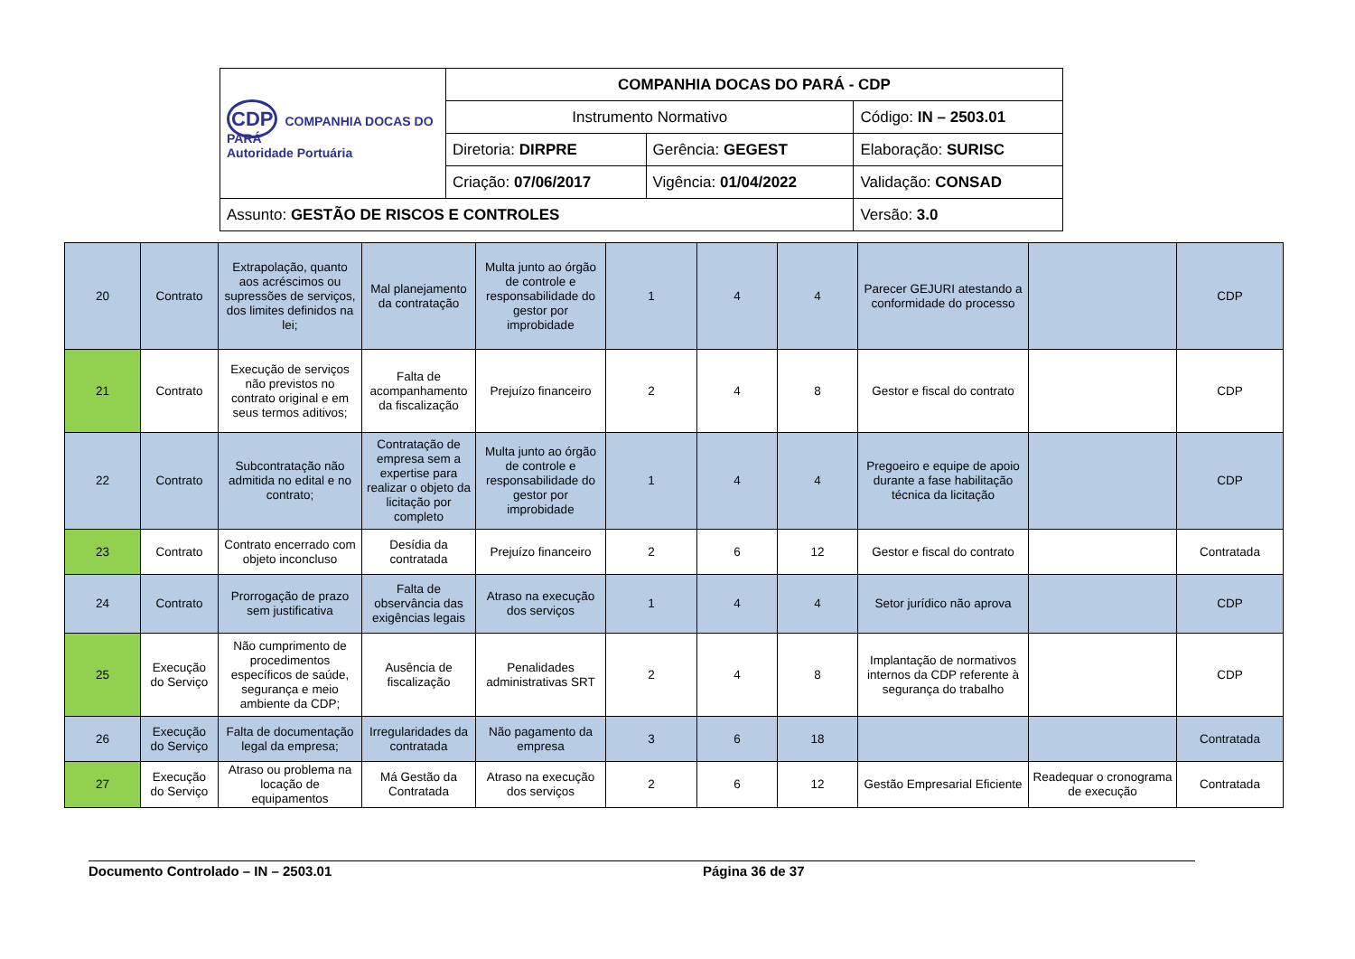| CDP COMPANHIA DOCAS DO PARÁ Autoridade Portuária | COMPANHIA DOCAS DO PARÁ - CDP | | |
| | Instrumento Normativo | | Código: IN – 2503.01 |
| | Diretoria: DIRPRE | Gerência: GEGEST | Elaboração: SURISC |
| | Criação: 07/06/2017 | Vigência: 01/04/2022 | Validação: CONSAD |
| Assunto: GESTÃO DE RISCOS E CONTROLES | | | Versão: 3.0 |
| 20 | Contrato | Extrapolação, quanto aos acréscimos ou supressões de serviços, dos limites definidos na lei; | Mal planejamento da contratação | Multa junto ao órgão de controle e responsabilidade do gestor por improbidade | 1 | 4 | 4 | Parecer GEJURI atestando a conformidade do processo | | CDP |
| 21 | Contrato | Execução de serviços não previstos no contrato original e em seus termos aditivos; | Falta de acompanhamento da fiscalização | Prejuízo financeiro | 2 | 4 | 8 | Gestor e fiscal do contrato | | CDP |
| 22 | Contrato | Subcontratação não admitida no edital e no contrato; | Contratação de empresa sem a expertise para realizar o objeto da licitação por completo | Multa junto ao órgão de controle e responsabilidade do gestor por improbidade | 1 | 4 | 4 | Pregoeiro e equipe de apoio durante a fase habilitação técnica da licitação | | CDP |
| 23 | Contrato | Contrato encerrado com objeto inconcluso | Desídia da contratada | Prejuízo financeiro | 2 | 6 | 12 | Gestor e fiscal do contrato | | Contratada |
| 24 | Contrato | Prorrogação de prazo sem justificativa | Falta de observância das exigências legais | Atraso na execução dos serviços | 1 | 4 | 4 | Setor jurídico não aprova | | CDP |
| 25 | Execução do Serviço | Não cumprimento de procedimentos específicos de saúde, segurança e meio ambiente da CDP; | Ausência de fiscalização | Penalidades administrativas SRT | 2 | 4 | 8 | Implantação de normativos internos da CDP referente à segurança do trabalho | | CDP |
| 26 | Execução do Serviço | Falta de documentação legal da empresa; | Irregularidades da contratada | Não pagamento da empresa | 3 | 6 | 18 | | | Contratada |
| 27 | Execução do Serviço | Atraso ou problema na locação de equipamentos | Má Gestão da Contratada | Atraso na execução dos serviços | 2 | 6 | 12 | Gestão Empresarial Eficiente | Readequar o cronograma de execução | Contratada |
Documento Controlado – IN – 2503.01 Página 36 de 37